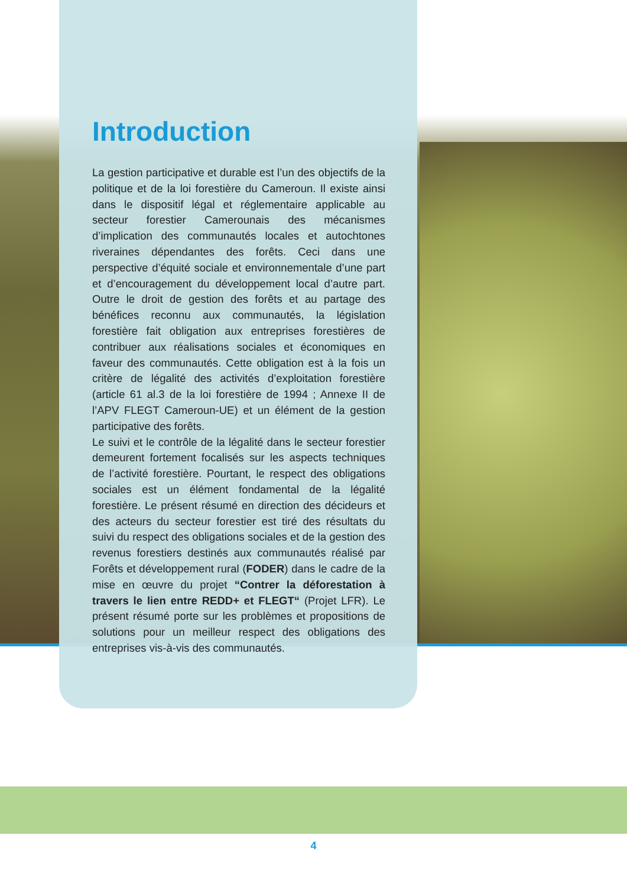Introduction
La gestion participative et durable est l’un des objectifs de la politique et de la loi forestière du Cameroun. Il existe ainsi dans le dispositif légal et réglementaire applicable au secteur forestier Camerounais des mécanismes d’implication des communautés locales et autochtones riveraines dépendantes des forêts. Ceci dans une perspective d’équité sociale et environnementale d’une part et d’encouragement du développement local d’autre part. Outre le droit de gestion des forêts et au partage des bénéfices reconnu aux communautés, la législation forestière fait obligation aux entreprises forestières de contribuer aux réalisations sociales et économiques en faveur des communautés. Cette obligation est à la fois un critère de légalité des activités d’exploitation forestière (article 61 al.3 de la loi forestière de 1994 ; Annexe II de l’APV FLEGT Cameroun-UE) et un élément de la gestion participative des forêts.
Le suivi et le contrôle de la légalité dans le secteur forestier demeurent fortement focalisés sur les aspects techniques de l’activité forestière. Pourtant, le respect des obligations sociales est un élément fondamental de la légalité forestière. Le présent résumé en direction des décideurs et des acteurs du secteur forestier est tiré des résultats du suivi du respect des obligations sociales et de la gestion des revenus forestiers destinés aux communautés réalisé par Forêts et développement rural (FODER) dans le cadre de la mise en œuvre du projet “Contrer la déforestation à travers le lien entre REDD+ et FLEGT“ (Projet LFR). Le présent résumé porte sur les problèmes et propositions de solutions pour un meilleur respect des obligations des entreprises vis-à-vis des communautés.
4